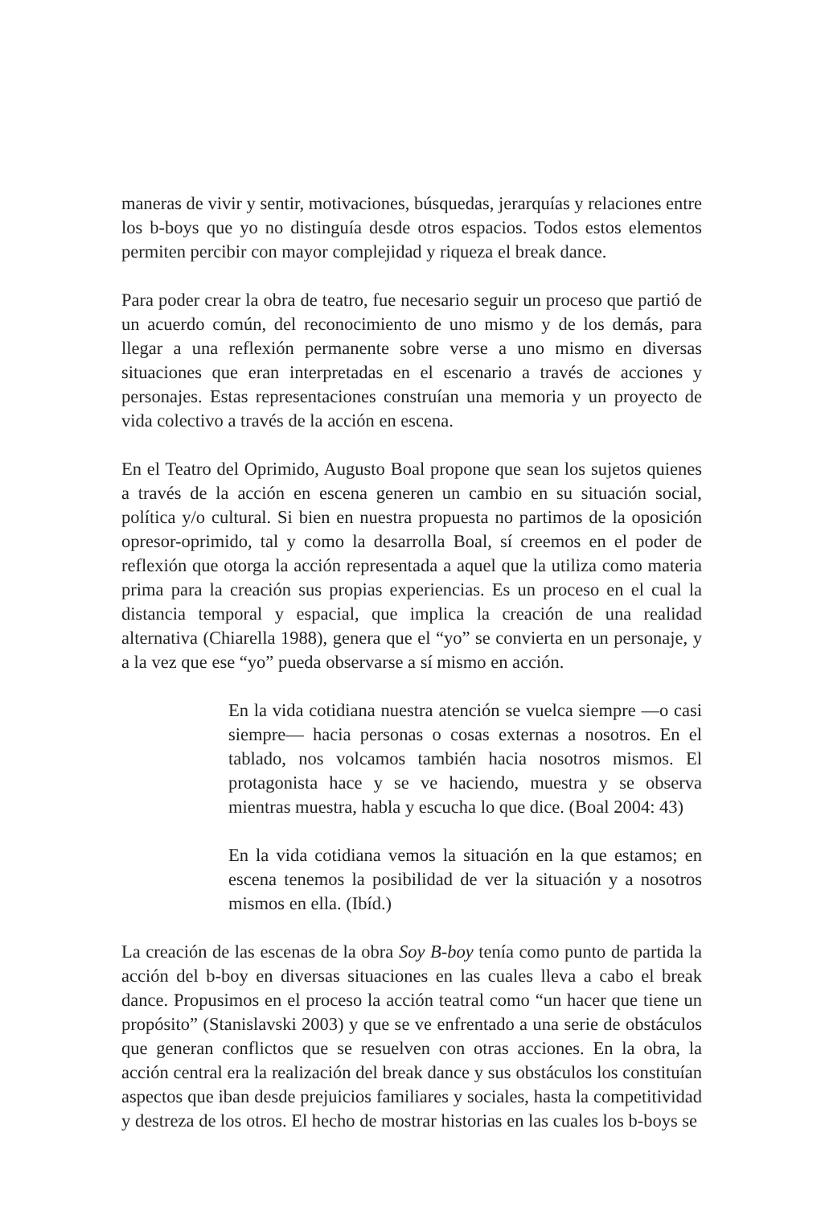maneras de vivir y sentir, motivaciones, búsquedas, jerarquías y relaciones entre los b-boys que yo no distinguía desde otros espacios. Todos estos elementos permiten percibir con mayor complejidad y riqueza el break dance.
Para poder crear la obra de teatro, fue necesario seguir un proceso que partió de un acuerdo común, del reconocimiento de uno mismo y de los demás, para llegar a una reflexión permanente sobre verse a uno mismo en diversas situaciones que eran interpretadas en el escenario a través de acciones y personajes. Estas representaciones construían una memoria y un proyecto de vida colectivo a través de la acción en escena.
En el Teatro del Oprimido, Augusto Boal propone que sean los sujetos quienes a través de la acción en escena generen un cambio en su situación social, política y/o cultural. Si bien en nuestra propuesta no partimos de la oposición opresor-oprimido, tal y como la desarrolla Boal, sí creemos en el poder de reflexión que otorga la acción representada a aquel que la utiliza como materia prima para la creación sus propias experiencias. Es un proceso en el cual la distancia temporal y espacial, que implica la creación de una realidad alternativa (Chiarella 1988), genera que el “yo” se convierta en un personaje, y a la vez que ese “yo” pueda observarse a sí mismo en acción.
En la vida cotidiana nuestra atención se vuelca siempre —o casi siempre— hacia personas o cosas externas a nosotros. En el tablado, nos volcamos también hacia nosotros mismos. El protagonista hace y se ve haciendo, muestra y se observa mientras muestra, habla y escucha lo que dice. (Boal 2004: 43)
En la vida cotidiana vemos la situación en la que estamos; en escena tenemos la posibilidad de ver la situación y a nosotros mismos en ella. (Ibíd.)
La creación de las escenas de la obra Soy B-boy tenía como punto de partida la acción del b-boy en diversas situaciones en las cuales lleva a cabo el break dance. Propusimos en el proceso la acción teatral como “un hacer que tiene un propósito” (Stanislavski 2003) y que se ve enfrentado a una serie de obstáculos que generan conflictos que se resuelven con otras acciones. En la obra, la acción central era la realización del break dance y sus obstáculos los constituían aspectos que iban desde prejuicios familiares y sociales, hasta la competitividad y destreza de los otros. El hecho de mostrar historias en las cuales los b-boys se